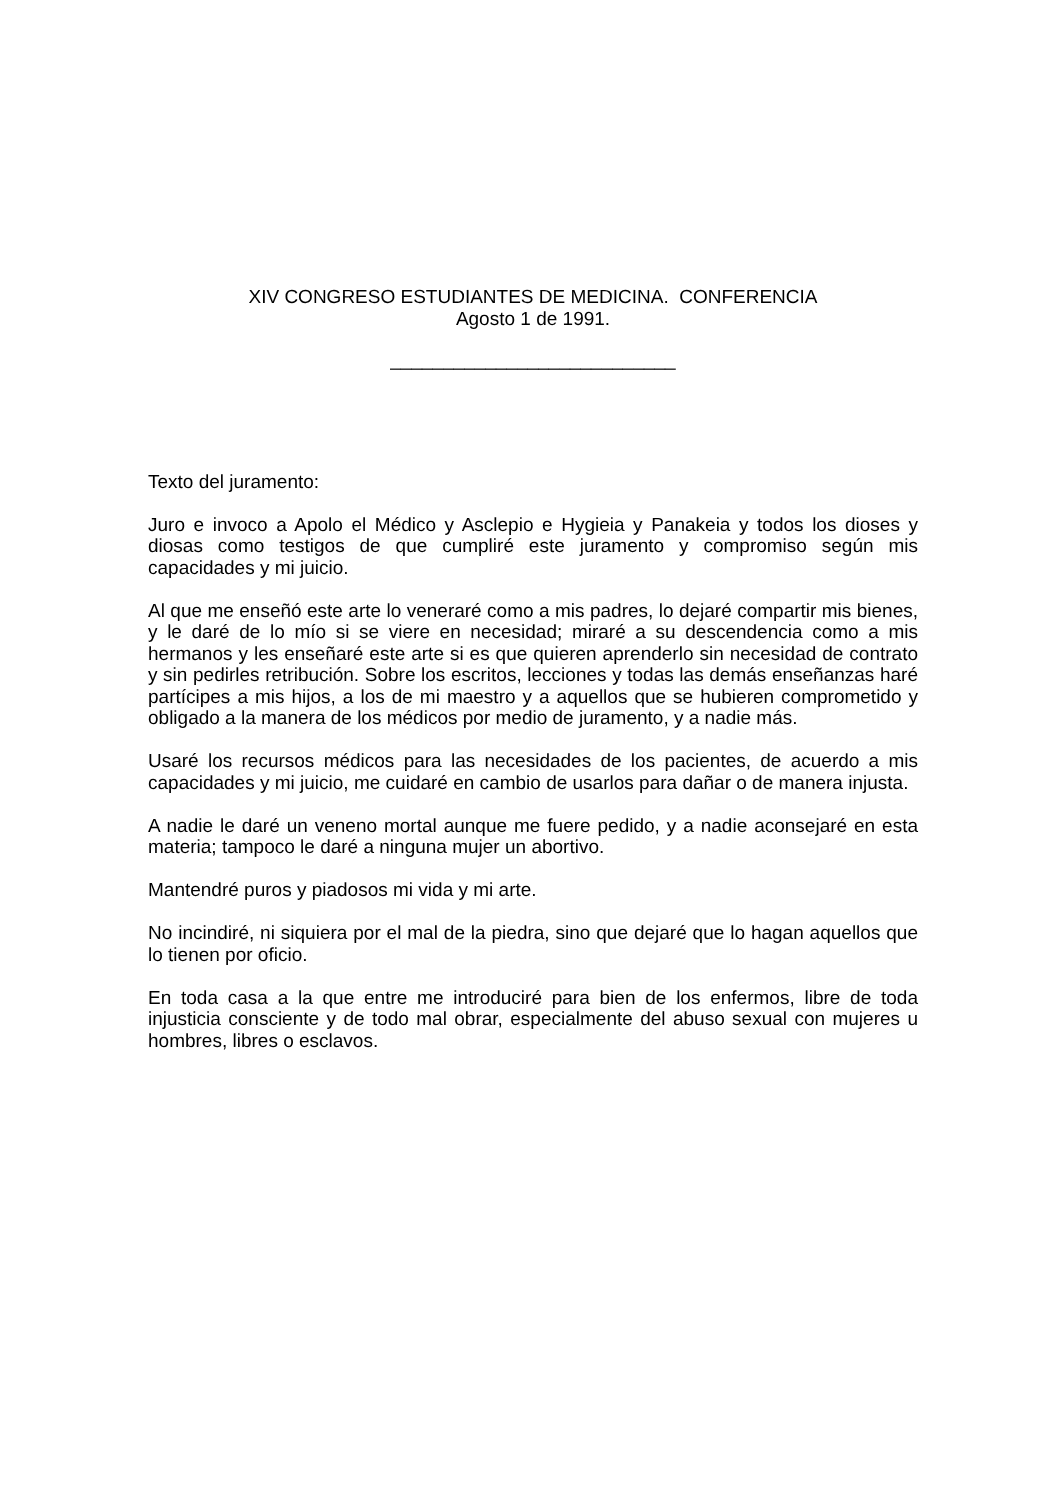XIV CONGRESO ESTUDIANTES DE MEDICINA. CONFERENCIA
Agosto 1 de 1991.
___________________________
Texto del juramento:
Juro e invoco a Apolo el Médico y Asclepio e Hygieia y Panakeia y todos los dioses y diosas como testigos de que cumpliré este juramento y compromiso según mis capacidades y mi juicio.
Al que me enseñó este arte lo veneraré como a mis padres, lo dejaré compartir mis bienes, y le daré de lo mío si se viere en necesidad; miraré a su descendencia como a mis hermanos y les enseñaré este arte si es que quieren aprenderlo sin necesidad de contrato y sin pedirles retribución. Sobre los escritos, lecciones y todas las demás enseñanzas haré partícipes a mis hijos, a los de mi maestro y a aquellos que se hubieren comprometido y obligado a la manera de los médicos por medio de juramento, y a nadie más.
Usaré los recursos médicos para las necesidades de los pacientes, de acuerdo a mis capacidades y mi juicio, me cuidaré en cambio de usarlos para dañar o de manera injusta.
A nadie le daré un veneno mortal aunque me fuere pedido, y a nadie aconsejaré en esta materia; tampoco le daré a ninguna mujer un abortivo.
Mantendré puros y piadosos mi vida y mi arte.
No incindiré, ni siquiera por el mal de la piedra, sino que dejaré que lo hagan aquellos que lo tienen por oficio.
En toda casa a la que entre me introduciré para bien de los enfermos, libre de toda injusticia consciente y de todo mal obrar, especialmente del abuso sexual con mujeres u hombres, libres o esclavos.